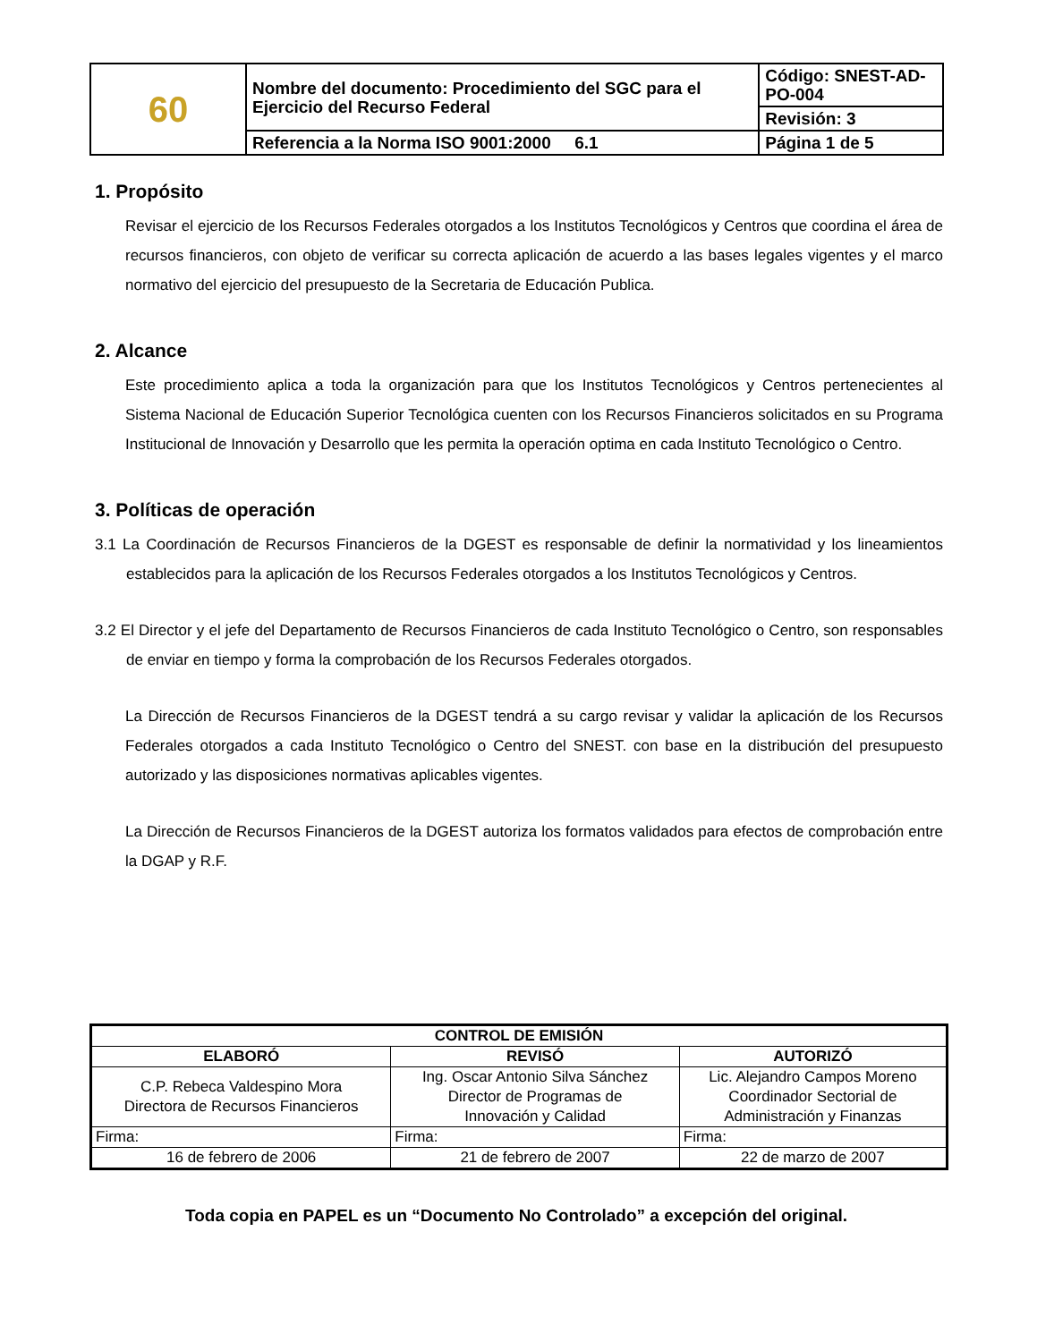| 60 | Nombre del documento: Procedimiento del SGC para el Ejercicio del Recurso Federal | Código: SNEST-AD-PO-004 |
| | | Revisión: 3 |
| | Referencia a la Norma ISO 9001:2000 6.1 | Página 1 de 5 |
1. Propósito
Revisar el ejercicio de los Recursos Federales otorgados a los Institutos Tecnológicos y Centros que coordina el área de recursos financieros, con objeto de verificar su correcta aplicación de acuerdo a las bases legales vigentes y el marco normativo del ejercicio del presupuesto de la Secretaria de Educación Publica.
2. Alcance
Este procedimiento aplica a toda la organización para que los Institutos Tecnológicos y Centros pertenecientes al Sistema Nacional de Educación Superior Tecnológica cuenten con los Recursos Financieros solicitados en su Programa Institucional de Innovación y Desarrollo que les permita la operación optima en cada Instituto Tecnológico o Centro.
3. Políticas de operación
3.1 La Coordinación de Recursos Financieros de la DGEST es responsable de definir la normatividad y los lineamientos establecidos para la aplicación de los Recursos Federales otorgados a los Institutos Tecnológicos y Centros.
3.2 El Director y el jefe del Departamento de Recursos Financieros de cada Instituto Tecnológico o Centro, son responsables de enviar en tiempo y forma la comprobación de los Recursos Federales otorgados.
La Dirección de Recursos Financieros de la DGEST tendrá a su cargo revisar y validar la aplicación de los Recursos Federales otorgados a cada Instituto Tecnológico o Centro del SNEST. con base en la distribución del presupuesto autorizado y las disposiciones normativas aplicables vigentes.
La Dirección de Recursos Financieros de la DGEST autoriza los formatos validados para efectos de comprobación entre la DGAP y R.F.
| CONTROL DE EMISIÓN | | |
| --- | --- | --- |
| ELABORÓ | REVISÓ | AUTORIZÓ |
| C.P. Rebeca Valdespino Mora Directora de Recursos Financieros | Ing. Oscar Antonio Silva Sánchez Director de Programas de Innovación y Calidad | Lic. Alejandro Campos Moreno Coordinador Sectorial de Administración y Finanzas |
| Firma: | Firma: | Firma: |
| 16 de febrero de 2006 | 21 de febrero de 2007 | 22 de marzo de 2007 |
Toda copia en PAPEL es un “Documento No Controlado” a excepción del original.